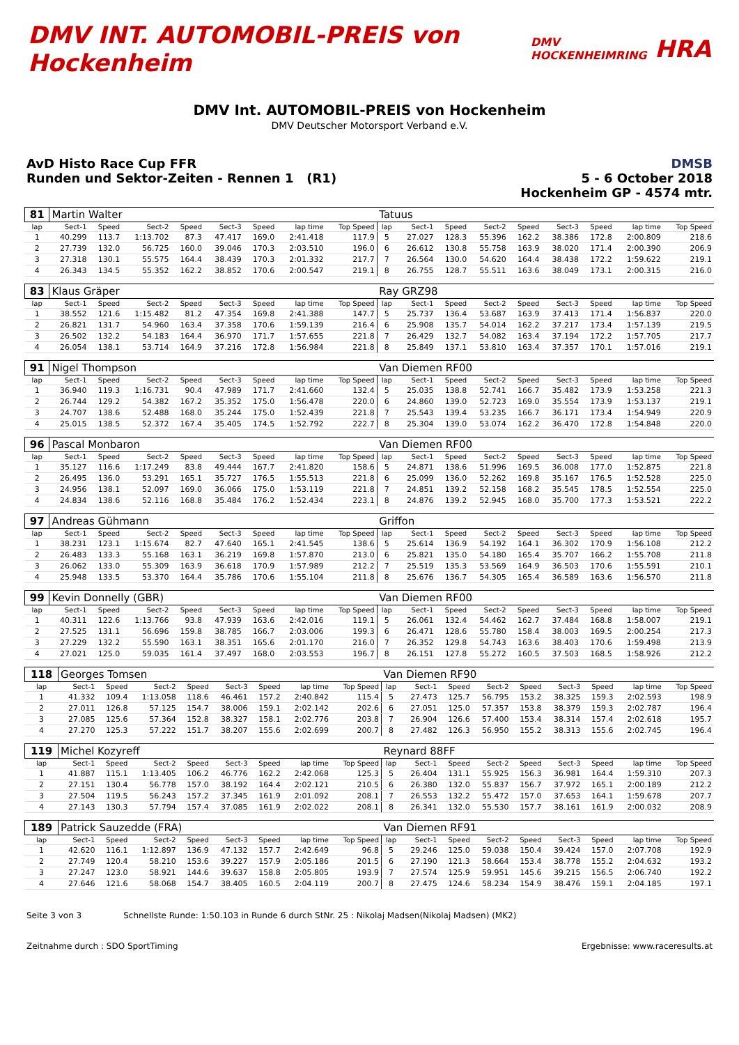DMV INT. AUTOMOBIL-PREIS von Hockenheim DMV HOCKENHEIMRING HRA
DMV Int. AUTOMOBIL-PREIS von Hockenheim
DMV Deutscher Motorsport Verband e.V.
AvD Histo Race Cup FFR
Runden und Sektor-Zeiten - Rennen 1 (R1)
DMSB
5 - 6 October 2018
Hockenheim GP - 4574 mtr.
| 81 | Martin Walter | | | | | | | | Tatuus | | | | | | | | |
| lap | Sect-1 | Speed | Sect-2 | Speed | Sect-3 | Speed | lap time | Top Speed | lap | Sect-1 | Speed | Sect-2 | Speed | Sect-3 | Speed | lap time | Top Speed |
| 1 | 40.299 | 113.7 | 1:13.702 | 87.3 | 47.417 | 169.0 | 2:41.418 | 117.9 | 5 | 27.027 | 128.3 | 55.396 | 162.2 | 38.386 | 172.8 | 2:00.809 | 218.6 |
| 2 | 27.739 | 132.0 | 56.725 | 160.0 | 39.046 | 170.3 | 2:03.510 | 196.0 | 6 | 26.612 | 130.8 | 55.758 | 163.9 | 38.020 | 171.4 | 2:00.390 | 206.9 |
| 3 | 27.318 | 130.1 | 55.575 | 164.4 | 38.439 | 170.3 | 2:01.332 | 217.7 | 7 | 26.564 | 130.0 | 54.620 | 164.4 | 38.438 | 172.2 | 1:59.622 | 219.1 |
| 4 | 26.343 | 134.5 | 55.352 | 162.2 | 38.852 | 170.6 | 2:00.547 | 219.1 | 8 | 26.755 | 128.7 | 55.511 | 163.6 | 38.049 | 173.1 | 2:00.315 | 216.0 |
| 83 | Klaus Gräper | | | | | | | | Ray GRZ98 | | | | | | | | |
| lap | Sect-1 | Speed | Sect-2 | Speed | Sect-3 | Speed | lap time | Top Speed | lap | Sect-1 | Speed | Sect-2 | Speed | Sect-3 | Speed | lap time | Top Speed |
| 1 | 38.552 | 121.6 | 1:15.482 | 81.2 | 47.354 | 169.8 | 2:41.388 | 147.7 | 5 | 25.737 | 136.4 | 53.687 | 163.9 | 37.413 | 171.4 | 1:56.837 | 220.0 |
| 2 | 26.821 | 131.7 | 54.960 | 163.4 | 37.358 | 170.6 | 1:59.139 | 216.4 | 6 | 25.908 | 135.7 | 54.014 | 162.2 | 37.217 | 173.4 | 1:57.139 | 219.5 |
| 3 | 26.502 | 132.2 | 54.183 | 164.4 | 36.970 | 171.7 | 1:57.655 | 221.8 | 7 | 26.429 | 132.7 | 54.082 | 163.4 | 37.194 | 172.2 | 1:57.705 | 217.7 |
| 4 | 26.054 | 138.1 | 53.714 | 164.9 | 37.216 | 172.8 | 1:56.984 | 221.8 | 8 | 25.849 | 137.1 | 53.810 | 163.4 | 37.357 | 170.1 | 1:57.016 | 219.1 |
| 91 | Nigel Thompson | | | | | | | | Van Diemen RF00 | | | | | | | | |
| lap | Sect-1 | Speed | Sect-2 | Speed | Sect-3 | Speed | lap time | Top Speed | lap | Sect-1 | Speed | Sect-2 | Speed | Sect-3 | Speed | lap time | Top Speed |
| 1 | 36.940 | 119.3 | 1:16.731 | 90.4 | 47.989 | 171.7 | 2:41.660 | 132.4 | 5 | 25.035 | 138.8 | 52.741 | 166.7 | 35.482 | 173.9 | 1:53.258 | 221.3 |
| 2 | 26.744 | 129.2 | 54.382 | 167.2 | 35.352 | 175.0 | 1:56.478 | 220.0 | 6 | 24.860 | 139.0 | 52.723 | 169.0 | 35.554 | 173.9 | 1:53.137 | 219.1 |
| 3 | 24.707 | 138.6 | 52.488 | 168.0 | 35.244 | 175.0 | 1:52.439 | 221.8 | 7 | 25.543 | 139.4 | 53.235 | 166.7 | 36.171 | 173.4 | 1:54.949 | 220.9 |
| 4 | 25.015 | 138.5 | 52.372 | 167.4 | 35.405 | 174.5 | 1:52.792 | 222.7 | 8 | 25.304 | 139.0 | 53.074 | 162.2 | 36.470 | 172.8 | 1:54.848 | 220.0 |
| 96 | Pascal Monbaron | | | | | | | | Van Diemen RF00 | | | | | | | | |
| lap | Sect-1 | Speed | Sect-2 | Speed | Sect-3 | Speed | lap time | Top Speed | lap | Sect-1 | Speed | Sect-2 | Speed | Sect-3 | Speed | lap time | Top Speed |
| 1 | 35.127 | 116.6 | 1:17.249 | 83.8 | 49.444 | 167.7 | 2:41.820 | 158.6 | 5 | 24.871 | 138.6 | 51.996 | 169.5 | 36.008 | 177.0 | 1:52.875 | 221.8 |
| 2 | 26.495 | 136.0 | 53.291 | 165.1 | 35.727 | 176.5 | 1:55.513 | 221.8 | 6 | 25.099 | 136.0 | 52.262 | 169.8 | 35.167 | 176.5 | 1:52.528 | 225.0 |
| 3 | 24.956 | 138.1 | 52.097 | 169.0 | 36.066 | 175.0 | 1:53.119 | 221.8 | 7 | 24.851 | 139.2 | 52.158 | 168.2 | 35.545 | 178.5 | 1:52.554 | 225.0 |
| 4 | 24.834 | 138.6 | 52.116 | 168.8 | 35.484 | 176.2 | 1:52.434 | 223.1 | 8 | 24.876 | 139.2 | 52.945 | 168.0 | 35.700 | 177.3 | 1:53.521 | 222.2 |
| 97 | Andreas Gühmann | | | | | | | | Griffon | | | | | | | | |
| lap | Sect-1 | Speed | Sect-2 | Speed | Sect-3 | Speed | lap time | Top Speed | lap | Sect-1 | Speed | Sect-2 | Speed | Sect-3 | Speed | lap time | Top Speed |
| 1 | 38.231 | 123.1 | 1:15.674 | 82.7 | 47.640 | 165.1 | 2:41.545 | 138.6 | 5 | 25.614 | 136.9 | 54.192 | 164.1 | 36.302 | 170.9 | 1:56.108 | 212.2 |
| 2 | 26.483 | 133.3 | 55.168 | 163.1 | 36.219 | 169.8 | 1:57.870 | 213.0 | 6 | 25.821 | 135.0 | 54.180 | 165.4 | 35.707 | 166.2 | 1:55.708 | 211.8 |
| 3 | 26.062 | 133.0 | 55.309 | 163.9 | 36.618 | 170.9 | 1:57.989 | 212.2 | 7 | 25.519 | 135.3 | 53.569 | 164.9 | 36.503 | 170.6 | 1:55.591 | 210.1 |
| 4 | 25.948 | 133.5 | 53.370 | 164.4 | 35.786 | 170.6 | 1:55.104 | 211.8 | 8 | 25.676 | 136.7 | 54.305 | 165.4 | 36.589 | 163.6 | 1:56.570 | 211.8 |
| 99 | Kevin Donnelly (GBR) | | | | | | | | Van Diemen RF00 | | | | | | | | |
| lap | Sect-1 | Speed | Sect-2 | Speed | Sect-3 | Speed | lap time | Top Speed | lap | Sect-1 | Speed | Sect-2 | Speed | Sect-3 | Speed | lap time | Top Speed |
| 1 | 40.311 | 122.6 | 1:13.766 | 93.8 | 47.939 | 163.6 | 2:42.016 | 119.1 | 5 | 26.061 | 132.4 | 54.462 | 162.7 | 37.484 | 168.8 | 1:58.007 | 219.1 |
| 2 | 27.525 | 131.1 | 56.696 | 159.8 | 38.785 | 166.7 | 2:03.006 | 199.3 | 6 | 26.471 | 128.6 | 55.780 | 158.4 | 38.003 | 169.5 | 2:00.254 | 217.3 |
| 3 | 27.229 | 132.2 | 55.590 | 163.1 | 38.351 | 165.6 | 2:01.170 | 216.0 | 7 | 26.352 | 129.8 | 54.743 | 163.6 | 38.403 | 170.6 | 1:59.498 | 213.9 |
| 4 | 27.021 | 125.0 | 59.035 | 161.4 | 37.497 | 168.0 | 2:03.553 | 196.7 | 8 | 26.151 | 127.8 | 55.272 | 160.5 | 37.503 | 168.5 | 1:58.926 | 212.2 |
| 118 | Georges Tomsen | | | | | | | | Van Diemen RF90 | | | | | | | | |
| lap | Sect-1 | Speed | Sect-2 | Speed | Sect-3 | Speed | lap time | Top Speed | lap | Sect-1 | Speed | Sect-2 | Speed | Sect-3 | Speed | lap time | Top Speed |
| 1 | 41.332 | 109.4 | 1:13.058 | 118.6 | 46.461 | 157.2 | 2:40.842 | 115.4 | 5 | 27.473 | 125.7 | 56.795 | 153.2 | 38.325 | 159.3 | 2:02.593 | 198.9 |
| 2 | 27.011 | 126.8 | 57.125 | 154.7 | 38.006 | 159.1 | 2:02.142 | 202.6 | 6 | 27.051 | 125.0 | 57.357 | 153.8 | 38.379 | 159.3 | 2:02.787 | 196.4 |
| 3 | 27.085 | 125.6 | 57.364 | 152.8 | 38.327 | 158.1 | 2:02.776 | 203.8 | 7 | 26.904 | 126.6 | 57.400 | 153.4 | 38.314 | 157.4 | 2:02.618 | 195.7 |
| 4 | 27.270 | 125.3 | 57.222 | 151.7 | 38.207 | 155.6 | 2:02.699 | 200.7 | 8 | 27.482 | 126.3 | 56.950 | 155.2 | 38.313 | 155.6 | 2:02.745 | 196.4 |
| 119 | Michel Kozyreff | | | | | | | | Reynard 88FF | | | | | | | | |
| lap | Sect-1 | Speed | Sect-2 | Speed | Sect-3 | Speed | lap time | Top Speed | lap | Sect-1 | Speed | Sect-2 | Speed | Sect-3 | Speed | lap time | Top Speed |
| 1 | 41.887 | 115.1 | 1:13.405 | 106.2 | 46.776 | 162.2 | 2:42.068 | 125.3 | 5 | 26.404 | 131.1 | 55.925 | 156.3 | 36.981 | 164.4 | 1:59.310 | 207.3 |
| 2 | 27.151 | 130.4 | 56.778 | 157.0 | 38.192 | 164.4 | 2:02.121 | 210.5 | 6 | 26.380 | 132.0 | 55.837 | 156.7 | 37.972 | 165.1 | 2:00.189 | 212.2 |
| 3 | 27.504 | 119.5 | 56.243 | 157.2 | 37.345 | 161.9 | 2:01.092 | 208.1 | 7 | 26.553 | 132.2 | 55.472 | 157.0 | 37.653 | 164.1 | 1:59.678 | 207.7 |
| 4 | 27.143 | 130.3 | 57.794 | 157.4 | 37.085 | 161.9 | 2:02.022 | 208.1 | 8 | 26.341 | 132.0 | 55.530 | 157.7 | 38.161 | 161.9 | 2:00.032 | 208.9 |
| 189 | Patrick Sauzedde (FRA) | | | | | | | | Van Diemen RF91 | | | | | | | | |
| lap | Sect-1 | Speed | Sect-2 | Speed | Sect-3 | Speed | lap time | Top Speed | lap | Sect-1 | Speed | Sect-2 | Speed | Sect-3 | Speed | lap time | Top Speed |
| 1 | 42.620 | 116.1 | 1:12.897 | 136.9 | 47.132 | 157.7 | 2:42.649 | 96.8 | 5 | 29.246 | 125.0 | 59.038 | 150.4 | 39.424 | 157.0 | 2:07.708 | 192.9 |
| 2 | 27.749 | 120.4 | 58.210 | 153.6 | 39.227 | 157.9 | 2:05.186 | 201.5 | 6 | 27.190 | 121.3 | 58.664 | 153.4 | 38.778 | 155.2 | 2:04.632 | 193.2 |
| 3 | 27.247 | 123.0 | 58.921 | 144.6 | 39.637 | 158.8 | 2:05.805 | 193.9 | 7 | 27.574 | 125.9 | 59.951 | 145.6 | 39.215 | 156.5 | 2:06.740 | 192.2 |
| 4 | 27.646 | 121.6 | 58.068 | 154.7 | 38.405 | 160.5 | 2:04.119 | 200.7 | 8 | 27.475 | 124.6 | 58.234 | 154.9 | 38.476 | 159.1 | 2:04.185 | 197.1 |
Seite 3 von 3 Schnellste Runde: 1:50.103 in Runde 6 durch StNr. 25 : Nikolaj Madsen(Nikolaj Madsen) (MK2)
Zeitnahme durch : SDO SportTiming Ergebnisse: www.raceresults.at